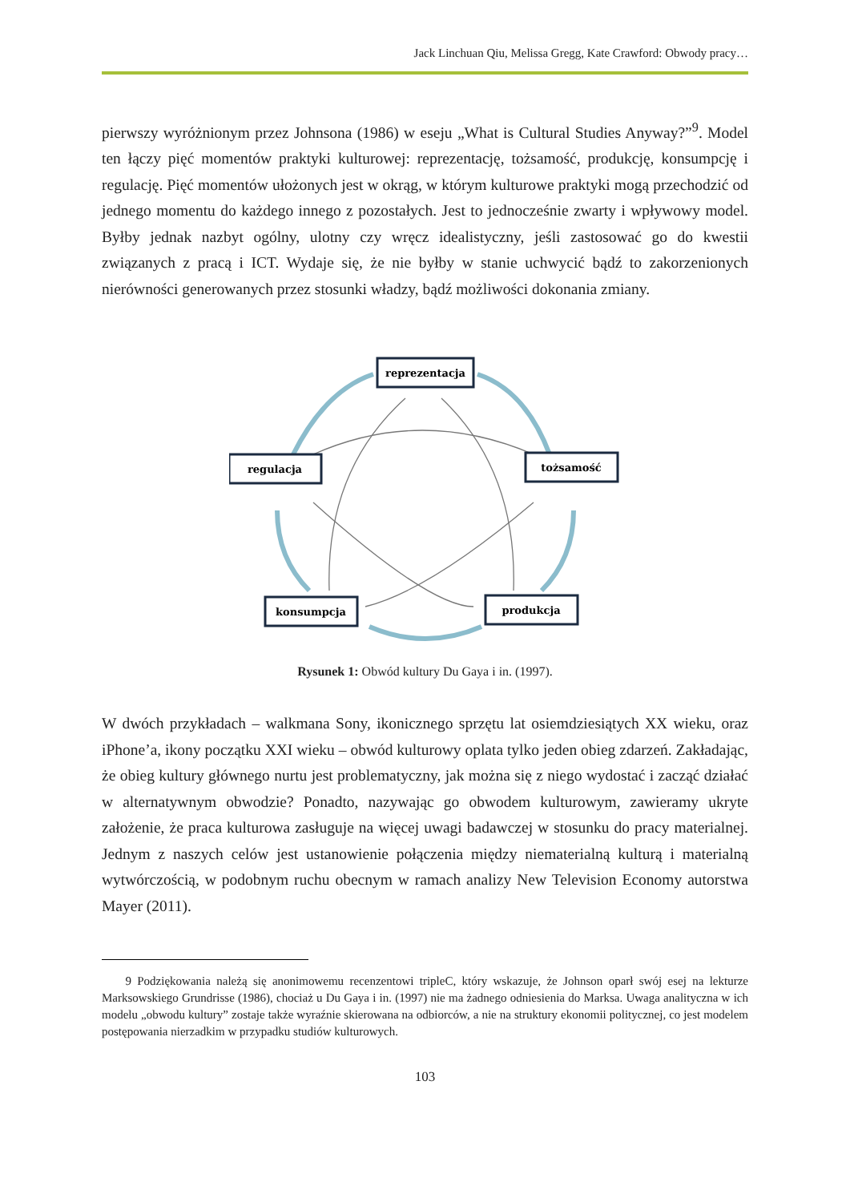Jack Linchuan Qiu, Melissa Gregg, Kate Crawford: Obwody pracy…
pierwszy wyróżnionym przez Johnsona (1986) w eseju „What is Cultural Studies Anyway?”<sup>9</sup>. Model ten łączy pięć momentów praktyki kulturowej: reprezentację, tożsamość, produkcję, konsumpcję i regulację. Pięć momentów ułożonych jest w okrąg, w którym kulturowe praktyki mogą przechodzić od jednego momentu do każdego innego z pozostałych. Jest to jednocześnie zwarty i wpływowy model. Byłby jednak nazbyt ogólny, ulotny czy wręcz idealistyczny, jeśli zastosować go do kwestii związanych z pracą i ICT. Wydaje się, że nie byłby w stanie uchwycić bądź to zakorzenionych nierówności generowanych przez stosunki władzy, bądź możliwości dokonania zmiany.
reprezentacja
regulacja
tożsamość
konsumpcja
produkcja
Rysunek 1: Obwód kultury Du Gaya i in. (1997).
W dwóch przykładach – walkmana Sony, ikonicznego sprzętu lat osiemdziesiątych XX wieku, oraz iPhone’a, ikony początku XXI wieku – obwód kulturowy oplata tylko jeden obieg zdarzeń. Zakładając, że obieg kultury głównego nurtu jest problematyczny, jak można się z niego wydostać i zacząć działać w alternatywnym obwodzie? Ponadto, nazywając go obwodem kulturowym, zawieramy ukryte założenie, że praca kulturowa zasługuje na więcej uwagi badawczej w stosunku do pracy materialnej. Jednym z naszych celów jest ustanowienie połączenia między niematerialną kulturą i materialną wytwórczością, w podobnym ruchu obecnym w ramach analizy New Television Economy autorstwa Mayer (2011).
9 Podziękowania należą się anonimowemu recenzentowi tripleC, który wskazuje, że Johnson oparł swój esej na lekturze Marksowskiego Grundrisse (1986), chociaż u Du Gaya i in. (1997) nie ma żadnego odniesienia do Marksa. Uwaga analityczna w ich modelu „obwodu kultury” zostaje także wyraźnie skierowana na odbiorców, a nie na struktury ekonomii politycznej, co jest modelem postępowania nierzadkim w przypadku studiów kulturowych.
103